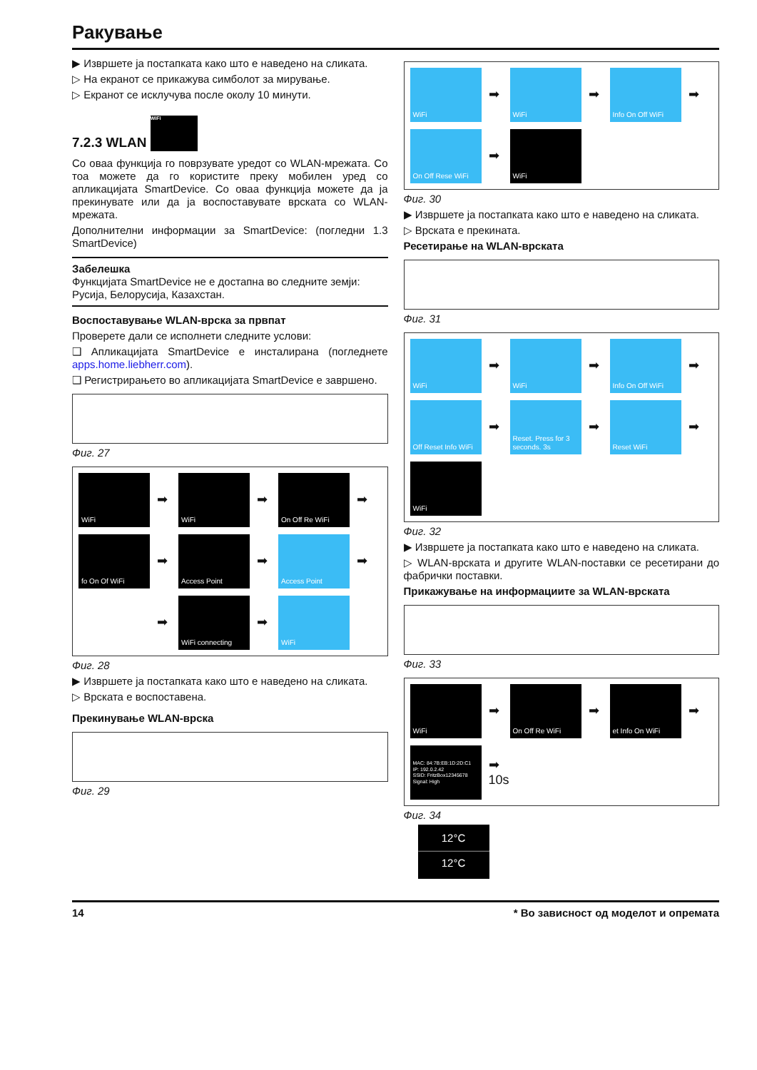Ракување
▶ Извршете ја постапката како што е наведено на сликата.
▷ На екранот се прикажува симболот за мирување.
▷ Екранот се исклучува после околу 10 минути.
7.2.3 WLAN WiFi
Со оваа функција го поврзувате уредот со WLAN-мрежата. Со тоа можете да го користите преку мобилен уред со апликацијата SmartDevice. Со оваа функција можете да ја прекинувате или да ја воспоставувате врската со WLAN-мрежата.
Дополнителни информации за SmartDevice: (погледни 1.3 SmartDevice)
Забелешка
Функцијата SmartDevice не е достапна во следните земји: Русија, Белорусија, Казахстан.
Воспоставување WLAN-врска за првпат
Проверете дали се исполнети следните услови:
❑ Апликацијата SmartDevice е инсталирана (погледнете apps.home.liebherr.com).
❑ Регистрирањето во апликацијата SmartDevice е завршено.
Фиг. 27
WiFi
➡
WiFi
➡
On Off Re WiFi
➡
fo On Of WiFi
➡
Access Point
➡
Access Point
➡
➡
WiFi connecting
➡
WiFi
Фиг. 28
▶ Извршете ја постапката како што е наведено на сликата.
▷ Врската е воспоставена.
Прекинување WLAN-врска
Фиг. 29
WiFi
➡
WiFi
➡
Info On Off WiFi
➡
On Off Rese WiFi
➡
WiFi
Фиг. 30
▶ Извршете ја постапката како што е наведено на сликата.
▷ Врската е прекината.
Ресетирање на WLAN-врската
Фиг. 31
WiFi
➡
WiFi
➡
Info On Off WiFi
➡
Off Reset Info WiFi
➡
Reset. Press for 3 seconds. 3s
➡
Reset WiFi
➡
WiFi
Фиг. 32
▶ Извршете ја постапката како што е наведено на сликата.
▷ WLAN-врската и другите WLAN-поставки се ресетирани до фабрички поставки.
Прикажување на информациите за WLAN-врската
Фиг. 33
WiFi
➡
On Off Re WiFi
➡
et Info On WiFi
➡
MAC: 84:7B:EB:1D:2D:C1
IP: 192.0.2.42
SSID: FritzBox12345678
Signal: High
➡ 10s
Фиг. 34
12°C
12°C
14 * Во зависност од моделот и опремата